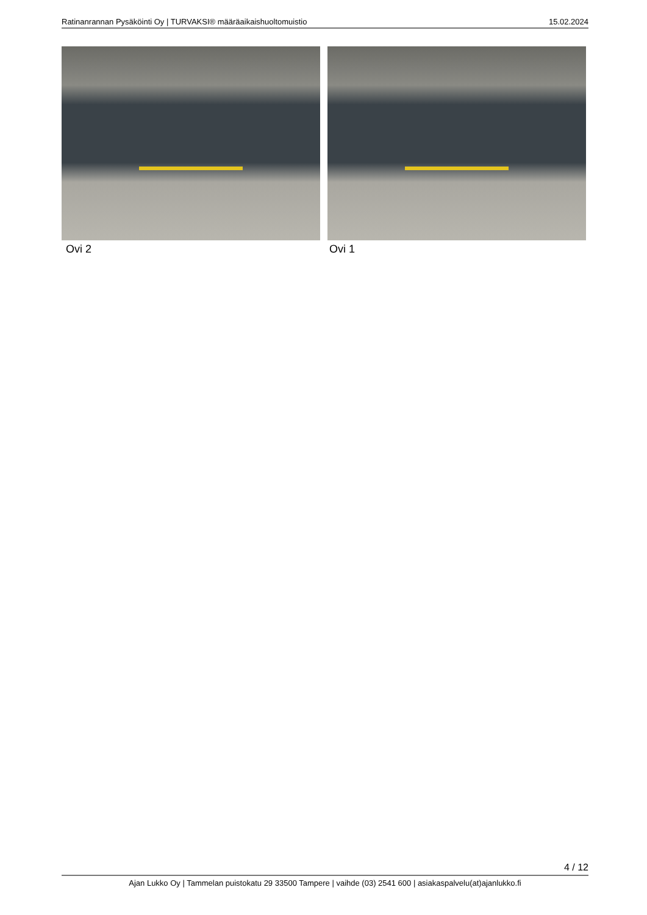Ratinanrannan Pysäköinti Oy | TURVAKSI® määräaikaishuoltomuistio 15.02.2024
Ovi 2 Ovi 1
4 / 12
Ajan Lukko Oy | Tammelan puistokatu 29 33500 Tampere | vaihde (03) 2541 600 | asiakaspalvelu(at)ajanlukko.fi